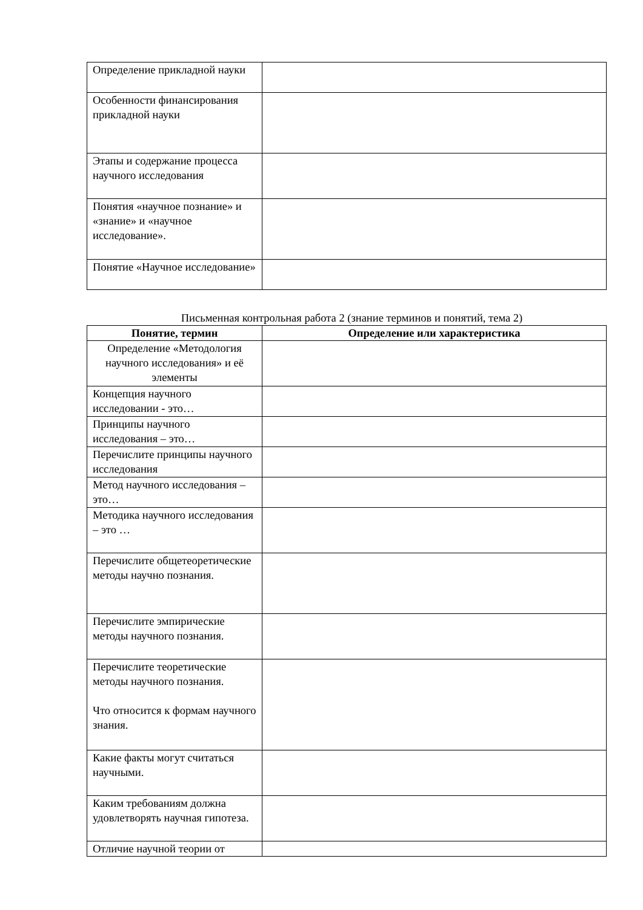| Определение прикладной науки | |
| Особенности финансирования прикладной науки | |
| Этапы и содержание процесса научного исследования | |
| Понятия «научное познание» и «знание» и «научное исследование». | |
| Понятие «Научное исследование» | |
Письменная контрольная работа 2 (знание терминов и понятий, тема 2)
| Понятие, термин | Определение или характеристика |
| --- | --- |
| Определение «Методология научного исследования» и её элементы | |
| Концепция научного исследовании - это… | |
| Принципы научного исследования – это… | |
| Перечислите принципы научного исследования | |
| Метод научного исследования – это… | |
| Методика научного исследования – это … | |
| Перечислите общетеоретические методы научно познания. | |
| Перечислите эмпирические методы научного познания. | |
| Перечислите теоретические методы научного познания. Что относится к формам научного знания. | |
| Какие факты могут считаться научными. | |
| Каким требованиям должна удовлетворять научная гипотеза. | |
| Отличие научной теории от | |